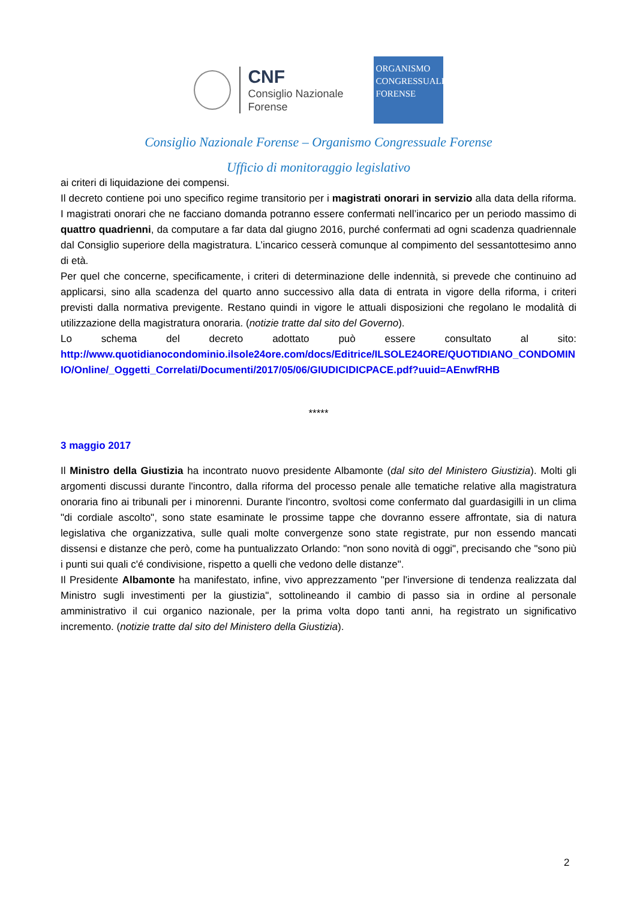CNF
Consiglio Nazionale
Forense
ORGANISMO
CONGRESSUALE
FORENSE
Consiglio Nazionale Forense – Organismo Congressuale Forense
Ufficio di monitoraggio legislativo
ai criteri di liquidazione dei compensi.
Il decreto contiene poi uno specifico regime transitorio per i magistrati onorari in servizio alla data della riforma. I magistrati onorari che ne facciano domanda potranno essere confermati nell’incarico per un periodo massimo di quattro quadrienni, da computare a far data dal giugno 2016, purché confermati ad ogni scadenza quadriennale dal Consiglio superiore della magistratura. L’incarico cesserà comunque al compimento del sessantottesimo anno di età.
Per quel che concerne, specificamente, i criteri di determinazione delle indennità, si prevede che continuino ad applicarsi, sino alla scadenza del quarto anno successivo alla data di entrata in vigore della riforma, i criteri previsti dalla normativa previgente. Restano quindi in vigore le attuali disposizioni che regolano le modalità di utilizzazione della magistratura onoraria. (notizie tratte dal sito del Governo).
Lo schema del decreto adottato può essere consultato al sito:
http://www.quotidianocondominio.ilsole24ore.com/docs/Editrice/ILSOLE24ORE/QUOTIDIANO_CONDOMINIO/Online/_Oggetti_Correlati/Documenti/2017/05/06/GIUDICIDICPACE.pdf?uuid=AEnwfRHB
*****
3 maggio 2017
Il Ministro della Giustizia ha incontrato nuovo presidente Albamonte (dal sito del Ministero Giustizia). Molti gli argomenti discussi durante l'incontro, dalla riforma del processo penale alle tematiche relative alla magistratura onoraria fino ai tribunali per i minorenni. Durante l'incontro, svoltosi come confermato dal guardasigilli in un clima "di cordiale ascolto", sono state esaminate le prossime tappe che dovranno essere affrontate, sia di natura legislativa che organizzativa, sulle quali molte convergenze sono state registrate, pur non essendo mancati dissensi e distanze che però, come ha puntualizzato Orlando: "non sono novità di oggi", precisando che "sono più i punti sui quali c'é condivisione, rispetto a quelli che vedono delle distanze".
Il Presidente Albamonte ha manifestato, infine, vivo apprezzamento "per l'inversione di tendenza realizzata dal Ministro sugli investimenti per la giustizia", sottolineando il cambio di passo sia in ordine al personale amministrativo il cui organico nazionale, per la prima volta dopo tanti anni, ha registrato un significativo incremento. (notizie tratte dal sito del Ministero della Giustizia).
2